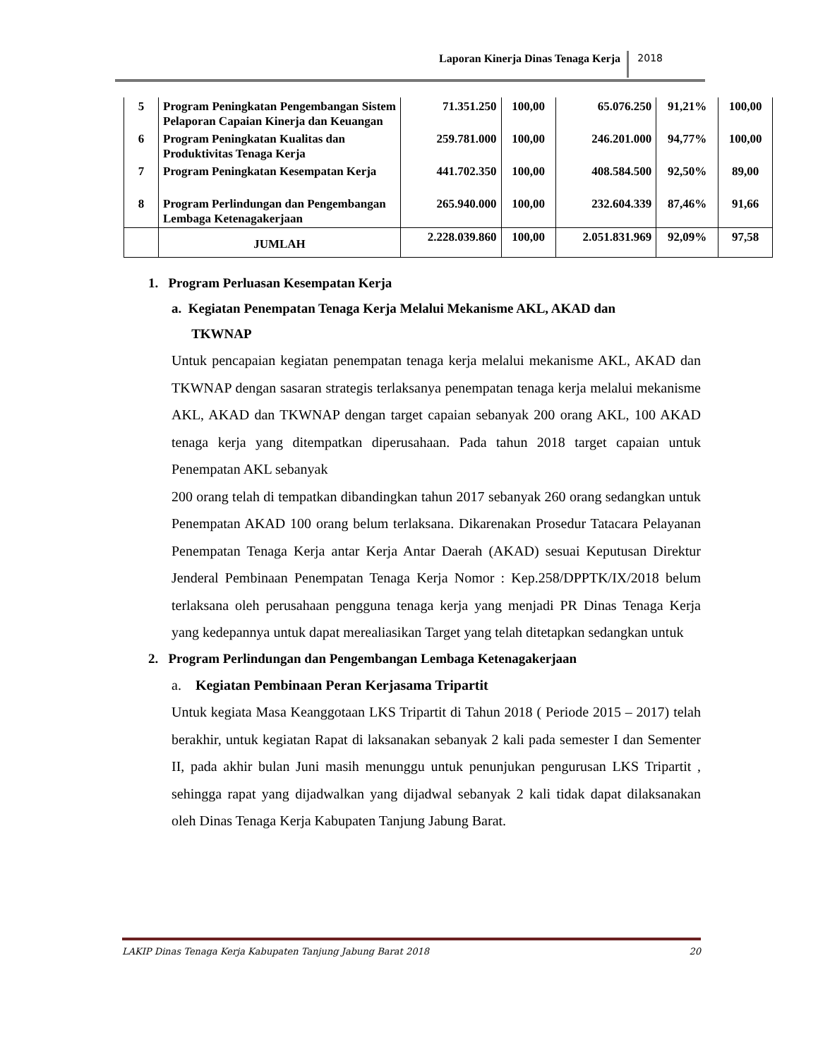Laporan Kinerja Dinas Tenaga Kerja 2018
| 5 | Program Peningkatan Pengembangan Sistem Pelaporan Capaian Kinerja dan Keuangan | 71.351.250 | 100,00 | 65.076.250 | 91,21% | 100,00 |
| 6 | Program Peningkatan Kualitas dan Produktivitas Tenaga Kerja | 259.781.000 | 100,00 | 246.201.000 | 94,77% | 100,00 |
| 7 | Program Peningkatan Kesempatan Kerja | 441.702.350 | 100,00 | 408.584.500 | 92,50% | 89,00 |
| 8 | Program Perlindungan dan Pengembangan Lembaga Ketenagakerjaan | 265.940.000 | 100,00 | 232.604.339 | 87,46% | 91,66 |
| | JUMLAH | 2.228.039.860 | 100,00 | 2.051.831.969 | 92,09% | 97,58 |
1. Program Perluasan Kesempatan Kerja
a. Kegiatan Penempatan Tenaga Kerja Melalui Mekanisme AKL, AKAD dan
TKWNAP
Untuk pencapaian kegiatan penempatan tenaga kerja melalui mekanisme AKL, AKAD dan TKWNAP dengan sasaran strategis terlaksanya penempatan tenaga kerja melalui mekanisme AKL, AKAD dan TKWNAP dengan target capaian sebanyak 200 orang AKL, 100 AKAD tenaga kerja yang ditempatkan diperusahaan. Pada tahun 2018 target capaian untuk Penempatan AKL sebanyak
200 orang telah di tempatkan dibandingkan tahun 2017 sebanyak 260 orang sedangkan untuk Penempatan AKAD 100 orang belum terlaksana. Dikarenakan Prosedur Tatacara Pelayanan Penempatan Tenaga Kerja antar Kerja Antar Daerah (AKAD) sesuai Keputusan Direktur Jenderal Pembinaan Penempatan Tenaga Kerja Nomor : Kep.258/DPPTK/IX/2018 belum terlaksana oleh perusahaan pengguna tenaga kerja yang menjadi PR Dinas Tenaga Kerja yang kedepannya untuk dapat merealiasikan Target yang telah ditetapkan sedangkan untuk
2. Program Perlindungan dan Pengembangan Lembaga Ketenagakerjaan
a. Kegiatan Pembinaan Peran Kerjasama Tripartit
Untuk kegiata Masa Keanggotaan LKS Tripartit di Tahun 2018 ( Periode 2015 – 2017) telah berakhir, untuk kegiatan Rapat di laksanakan sebanyak 2 kali pada semester I dan Sementer II, pada akhir bulan Juni masih menunggu untuk penunjukan pengurusan LKS Tripartit , sehingga rapat yang dijadwalkan yang dijadwal sebanyak 2 kali tidak dapat dilaksanakan oleh Dinas Tenaga Kerja Kabupaten Tanjung Jabung Barat.
LAKIP Dinas Tenaga Kerja Kabupaten Tanjung Jabung Barat 2018 20